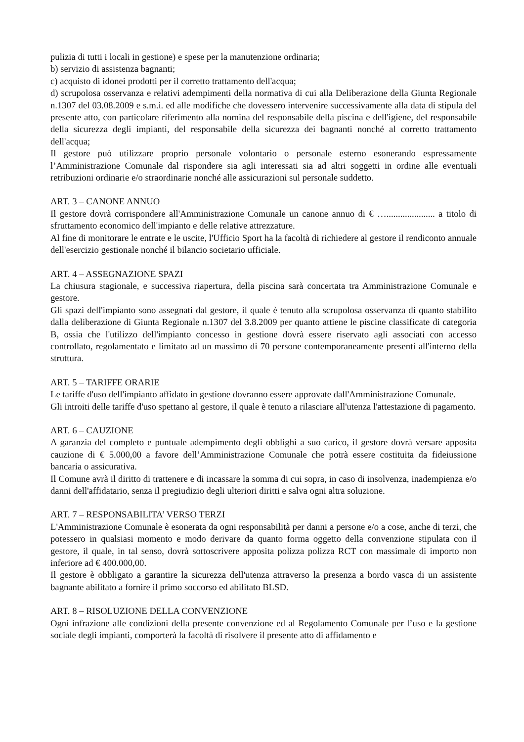pulizia di tutti i locali in gestione) e spese per la manutenzione ordinaria;
b) servizio di assistenza bagnanti;
c) acquisto di idonei prodotti per il corretto trattamento dell'acqua;
d) scrupolosa osservanza e relativi adempimenti della normativa di cui alla Deliberazione della Giunta Regionale n.1307 del 03.08.2009 e s.m.i. ed alle modifiche che dovessero intervenire successivamente alla data di stipula del presente atto, con particolare riferimento alla nomina del responsabile della piscina e dell'igiene, del responsabile della sicurezza degli impianti, del responsabile della sicurezza dei bagnanti nonché al corretto trattamento dell'acqua;
Il gestore può utilizzare proprio personale volontario o personale esterno esonerando espressamente l’Amministrazione Comunale dal rispondere sia agli interessati sia ad altri soggetti in ordine alle eventuali retribuzioni ordinarie e/o straordinarie nonché alle assicurazioni sul personale suddetto.
ART. 3 – CANONE ANNUO
Il gestore dovrà corrispondere all'Amministrazione Comunale un canone annuo di € …..................... a titolo di sfruttamento economico dell'impianto e delle relative attrezzature.
Al fine di monitorare le entrate e le uscite, l'Ufficio Sport ha la facoltà di richiedere al gestore il rendiconto annuale dell'esercizio gestionale nonché il bilancio societario ufficiale.
ART. 4 – ASSEGNAZIONE SPAZI
La chiusura stagionale, e successiva riapertura, della piscina sarà concertata tra Amministrazione Comunale e gestore.
Gli spazi dell'impianto sono assegnati dal gestore, il quale è tenuto alla scrupolosa osservanza di quanto stabilito dalla deliberazione di Giunta Regionale n.1307 del 3.8.2009 per quanto attiene le piscine classificate di categoria B, ossia che l'utilizzo dell'impianto concesso in gestione dovrà essere riservato agli associati con accesso controllato, regolamentato e limitato ad un massimo di 70 persone contemporaneamente presenti all'interno della struttura.
ART. 5 – TARIFFE ORARIE
Le tariffe d'uso dell'impianto affidato in gestione dovranno essere approvate dall'Amministrazione Comunale.
Gli introiti delle tariffe d'uso spettano al gestore, il quale è tenuto a rilasciare all'utenza l'attestazione di pagamento.
ART. 6 – CAUZIONE
A garanzia del completo e puntuale adempimento degli obblighi a suo carico, il gestore dovrà versare apposita cauzione di € 5.000,00 a favore dell’Amministrazione Comunale che potrà essere costituita da fideiussione bancaria o assicurativa.
Il Comune avrà il diritto di trattenere e di incassare la somma di cui sopra, in caso di insolvenza, inadempienza e/o danni dell'affidatario, senza il pregiudizio degli ulteriori diritti e salva ogni altra soluzione.
ART. 7 – RESPONSABILITA’ VERSO TERZI
L'Amministrazione Comunale è esonerata da ogni responsabilità per danni a persone e/o a cose, anche di terzi, che potessero in qualsiasi momento e modo derivare da quanto forma oggetto della convenzione stipulata con il gestore, il quale, in tal senso, dovrà sottoscrivere apposita polizza polizza RCT con massimale di importo non inferiore ad € 400.000,00.
Il gestore è obbligato a garantire la sicurezza dell'utenza attraverso la presenza a bordo vasca di un assistente bagnante abilitato a fornire il primo soccorso ed abilitato BLSD.
ART. 8 – RISOLUZIONE DELLA CONVENZIONE
Ogni infrazione alle condizioni della presente convenzione ed al Regolamento Comunale per l’uso e la gestione sociale degli impianti, comporterà la facoltà di risolvere il presente atto di affidamento e